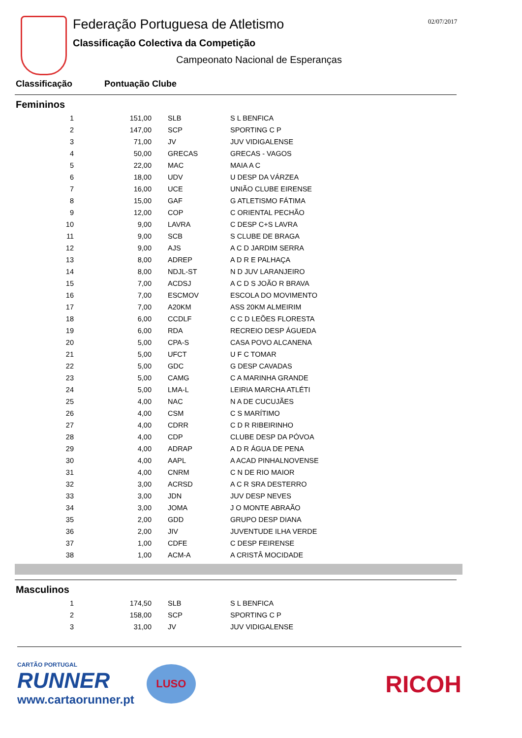Federação Portuguesa de Atletismo
Classificação Colectiva da Competição
Campeonato Nacional de Esperanças
02/07/2017
Classificação Pontuação Clube
Femininos
| 1 | 151,00 | SLB | S L BENFICA |
| 2 | 147,00 | SCP | SPORTING C P |
| 3 | 71,00 | JV | JUV VIDIGALENSE |
| 4 | 50,00 | GRECAS | GRECAS - VAGOS |
| 5 | 22,00 | MAC | MAIA A C |
| 6 | 18,00 | UDV | U DESP DA VÁRZEA |
| 7 | 16,00 | UCE | UNIÃO CLUBE EIRENSE |
| 8 | 15,00 | GAF | G ATLETISMO FÁTIMA |
| 9 | 12,00 | COP | C ORIENTAL PECHÃO |
| 10 | 9,00 | LAVRA | C DESP C+S LAVRA |
| 11 | 9,00 | SCB | S CLUBE DE BRAGA |
| 12 | 9,00 | AJS | A C D JARDIM SERRA |
| 13 | 8,00 | ADREP | A D R E PALHAÇA |
| 14 | 8,00 | NDJL-ST | N D JUV LARANJEIRO |
| 15 | 7,00 | ACDSJ | A C D S JOÃO R BRAVA |
| 16 | 7,00 | ESCMOV | ESCOLA DO MOVIMENTO |
| 17 | 7,00 | A20KM | ASS 20KM ALMEIRIM |
| 18 | 6,00 | CCDLF | C C D LEÕES FLORESTA |
| 19 | 6,00 | RDA | RECREIO DESP ÁGUEDA |
| 20 | 5,00 | CPA-S | CASA POVO ALCANENA |
| 21 | 5,00 | UFCT | U F C TOMAR |
| 22 | 5,00 | GDC | G DESP CAVADAS |
| 23 | 5,00 | CAMG | C A MARINHA GRANDE |
| 24 | 5,00 | LMA-L | LEIRIA MARCHA ATLÉTI |
| 25 | 4,00 | NAC | N A DE CUCUJÃES |
| 26 | 4,00 | CSM | C S MARÍTIMO |
| 27 | 4,00 | CDRR | C D R RIBEIRINHO |
| 28 | 4,00 | CDP | CLUBE DESP DA PÓVOA |
| 29 | 4,00 | ADRAP | A D R ÁGUA DE PENA |
| 30 | 4,00 | AAPL | A ACAD PINHALNOVENSE |
| 31 | 4,00 | CNRM | C N DE RIO MAIOR |
| 32 | 3,00 | ACRSD | A C R SRA DESTERRO |
| 33 | 3,00 | JDN | JUV DESP NEVES |
| 34 | 3,00 | JOMA | J O MONTE ABRAÃO |
| 35 | 2,00 | GDD | GRUPO DESP DIANA |
| 36 | 2,00 | JIV | JUVENTUDE ILHA VERDE |
| 37 | 1,00 | CDFE | C DESP FEIRENSE |
| 38 | 1,00 | ACM-A | A CRISTÂ MOCIDADE |
Masculinos
| 1 | 174,50 | SLB | S L BENFICA |
| 2 | 158,00 | SCP | SPORTING C P |
| 3 | 31,00 | JV | JUV VIDIGALENSE |
CARTÃO PORTUGAL
RUNNER
www.cartaorunner.pt
LUSO
RICOH